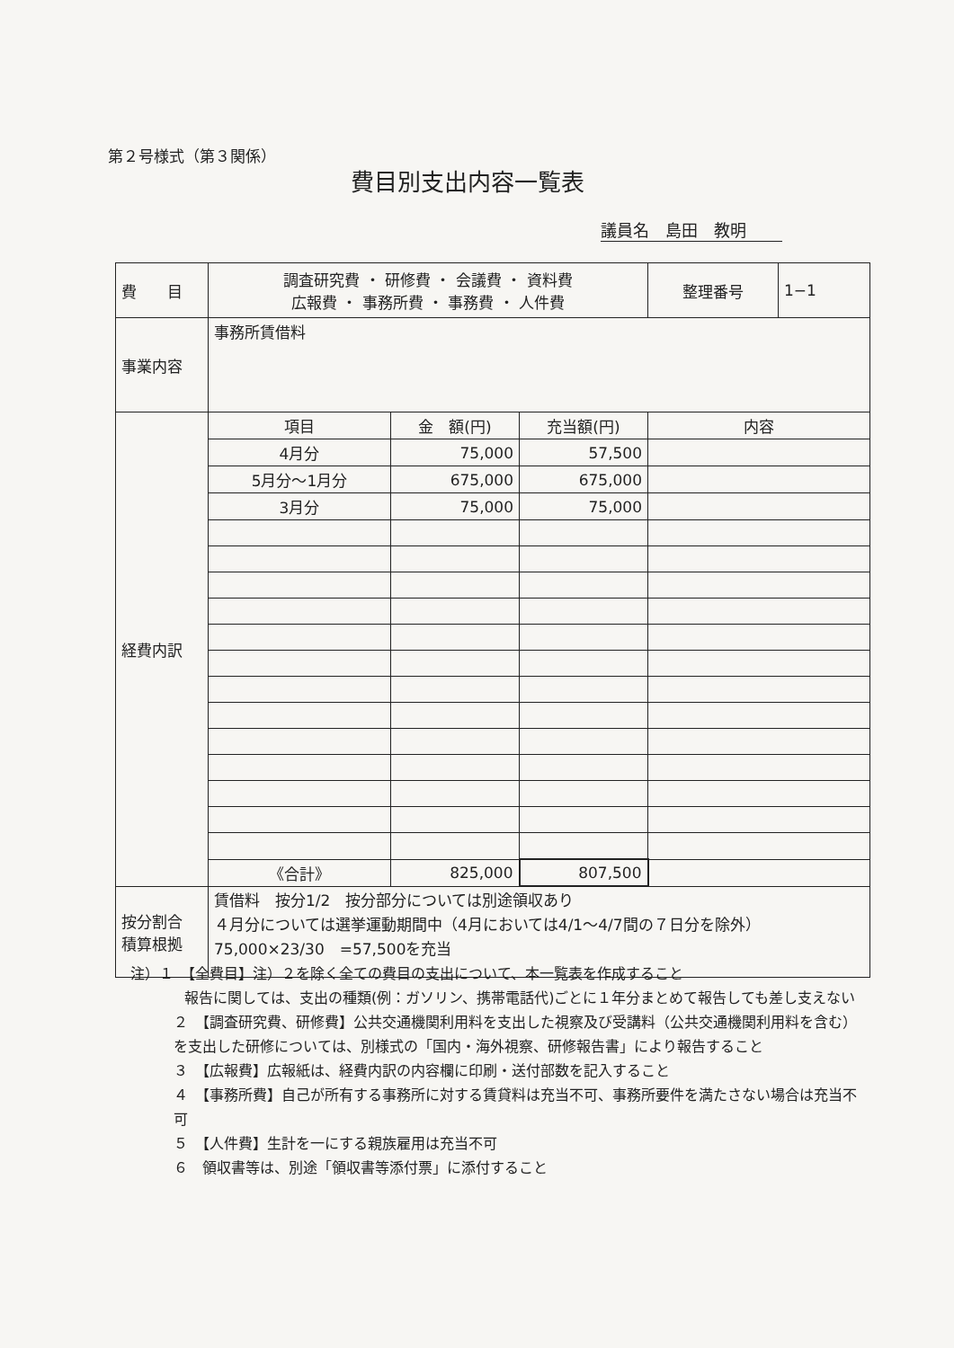第２号様式（第３関係）
費目別支出内容一覧表
議員名　島田　教明
| 費 目 | 調査研究費 ・ 研修費 ・ 会議費 ・ 資料費 広報費 ・ 事務所費 ・ 事務費 ・ 人件費 | | | 整理番号 | 1−1 |
| 事業内容 | 事務所賃借料 | | | | |
| 経費内訳 | 項目 | 金 額(円) | 充当額(円) | 内容 | |
| | 4月分 | 75,000 | 57,500 | | |
| | 5月分〜1月分 | 675,000 | 675,000 | | |
| | 3月分 | 75,000 | 75,000 | | |
| | 《合計》 | 825,000 | 807,500 | | |
| 按分割合 積算根拠 | 賃借料 按分1/2 按分部分については別途領収あり ４月分については選挙運動期間中（4月においては4/1〜4/7間の７日分を除外）75,000×23/30 =57,500を充当 | | | | |
注）１　【全費目】注）２を除く全ての費目の支出について、本一覧表を作成すること
報告に関しては、支出の種類(例：ガソリン、携帯電話代)ごとに１年分まとめて報告しても差し支えない
２　【調査研究費、研修費】公共交通機関利用料を支出した視察及び受講料（公共交通機関利用料を含む）を支出した研修については、別様式の「国内・海外視察、研修報告書」により報告すること
３　【広報費】広報紙は、経費内訳の内容欄に印刷・送付部数を記入すること
４　【事務所費】自己が所有する事務所に対する賃貸料は充当不可、事務所要件を満たさない場合は充当不可
５　【人件費】生計を一にする親族雇用は充当不可
６　領収書等は、別途「領収書等添付票」に添付すること